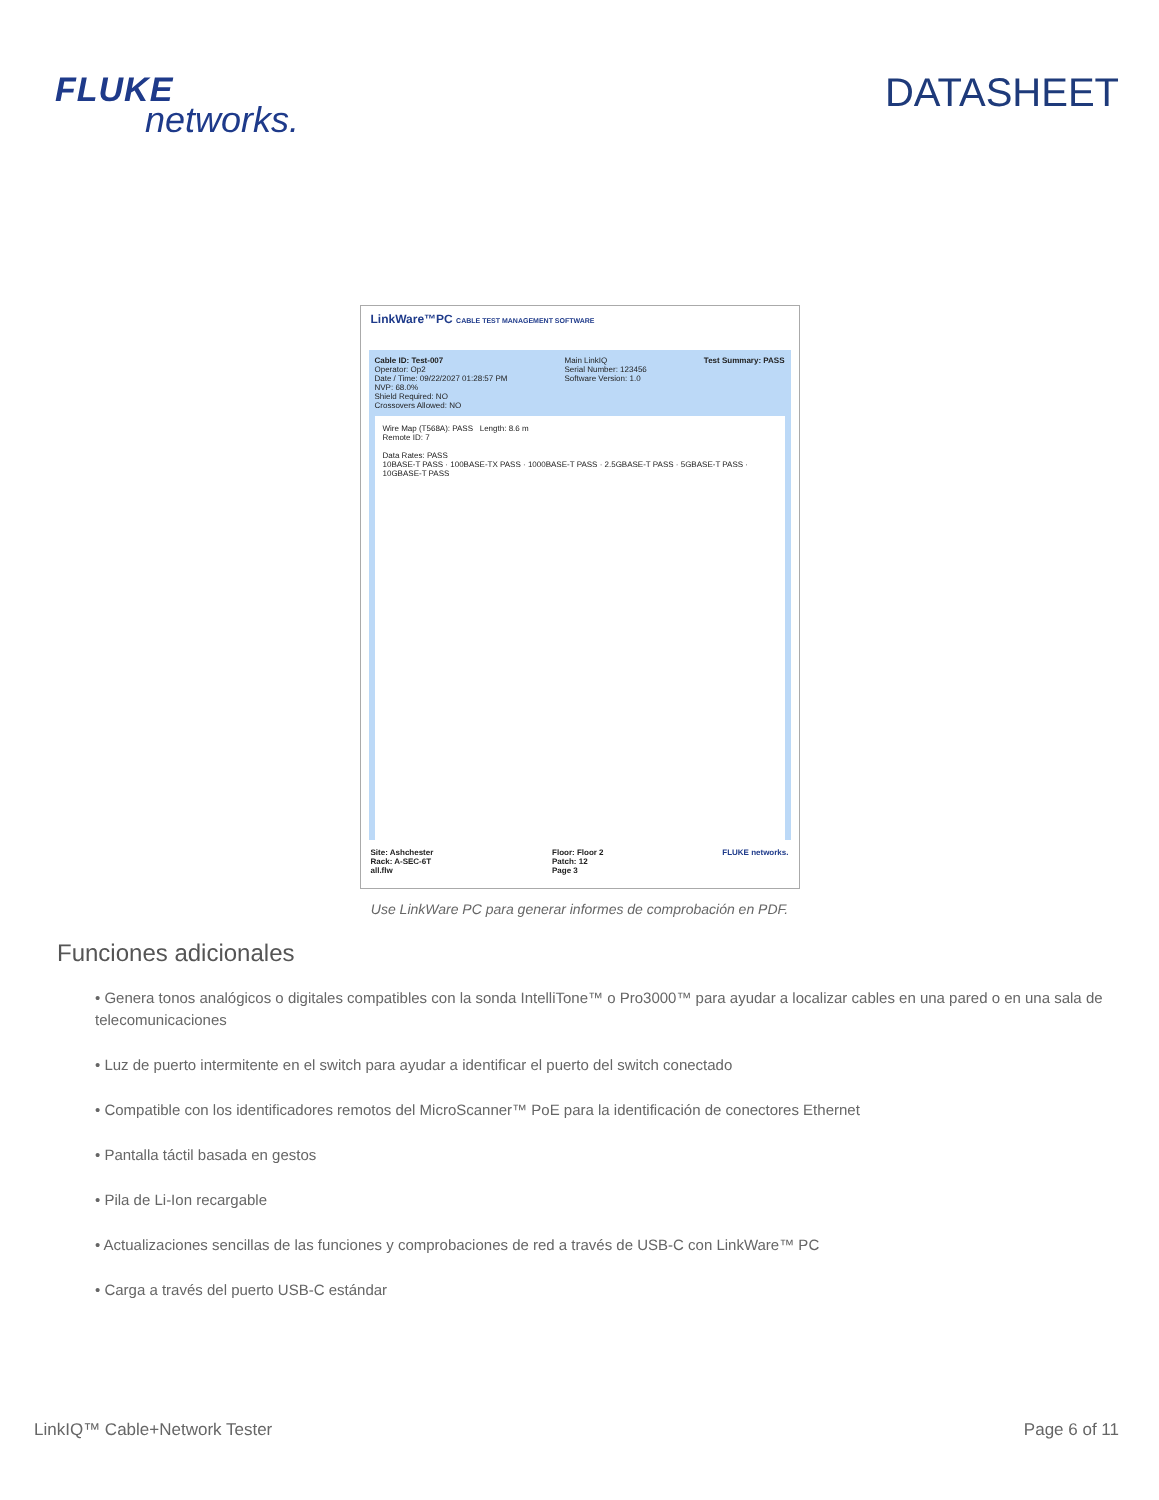FLUKE
networks.
DATASHEET
LinkWare™PC CABLE TEST MANAGEMENT SOFTWARE
Cable ID: Test-007
Operator: Op2
Date / Time: 09/22/2027 01:28:57 PM
NVP: 68.0%
Shield Required: NO
Crossovers Allowed: NO
Main LinkIQ
Serial Number: 123456
Software Version: 1.0
Test Summary: PASS
Wire Map (T568A): PASS Length: 8.6 m
Remote ID: 7
Data Rates: PASS
10BASE-T PASS · 100BASE-TX PASS · 1000BASE-T PASS · 2.5GBASE-T PASS · 5GBASE-T PASS · 10GBASE-T PASS
Site: Ashchester
Rack: A-SEC-6T
all.flw
Floor: Floor 2
Patch: 12
Page 3
FLUKE networks.
Use LinkWare PC para generar informes de comprobación en PDF.
Funciones adicionales
• Genera tonos analógicos o digitales compatibles con la sonda IntelliTone™ o Pro3000™ para ayudar a localizar cables en una pared o en una sala de telecomunicaciones
• Luz de puerto intermitente en el switch para ayudar a identificar el puerto del switch conectado
• Compatible con los identificadores remotos del MicroScanner™ PoE para la identificación de conectores Ethernet
• Pantalla táctil basada en gestos
• Pila de Li-Ion recargable
• Actualizaciones sencillas de las funciones y comprobaciones de red a través de USB-C con LinkWare™ PC
• Carga a través del puerto USB-C estándar
LinkIQ™ Cable+Network Tester Page 6 of 11